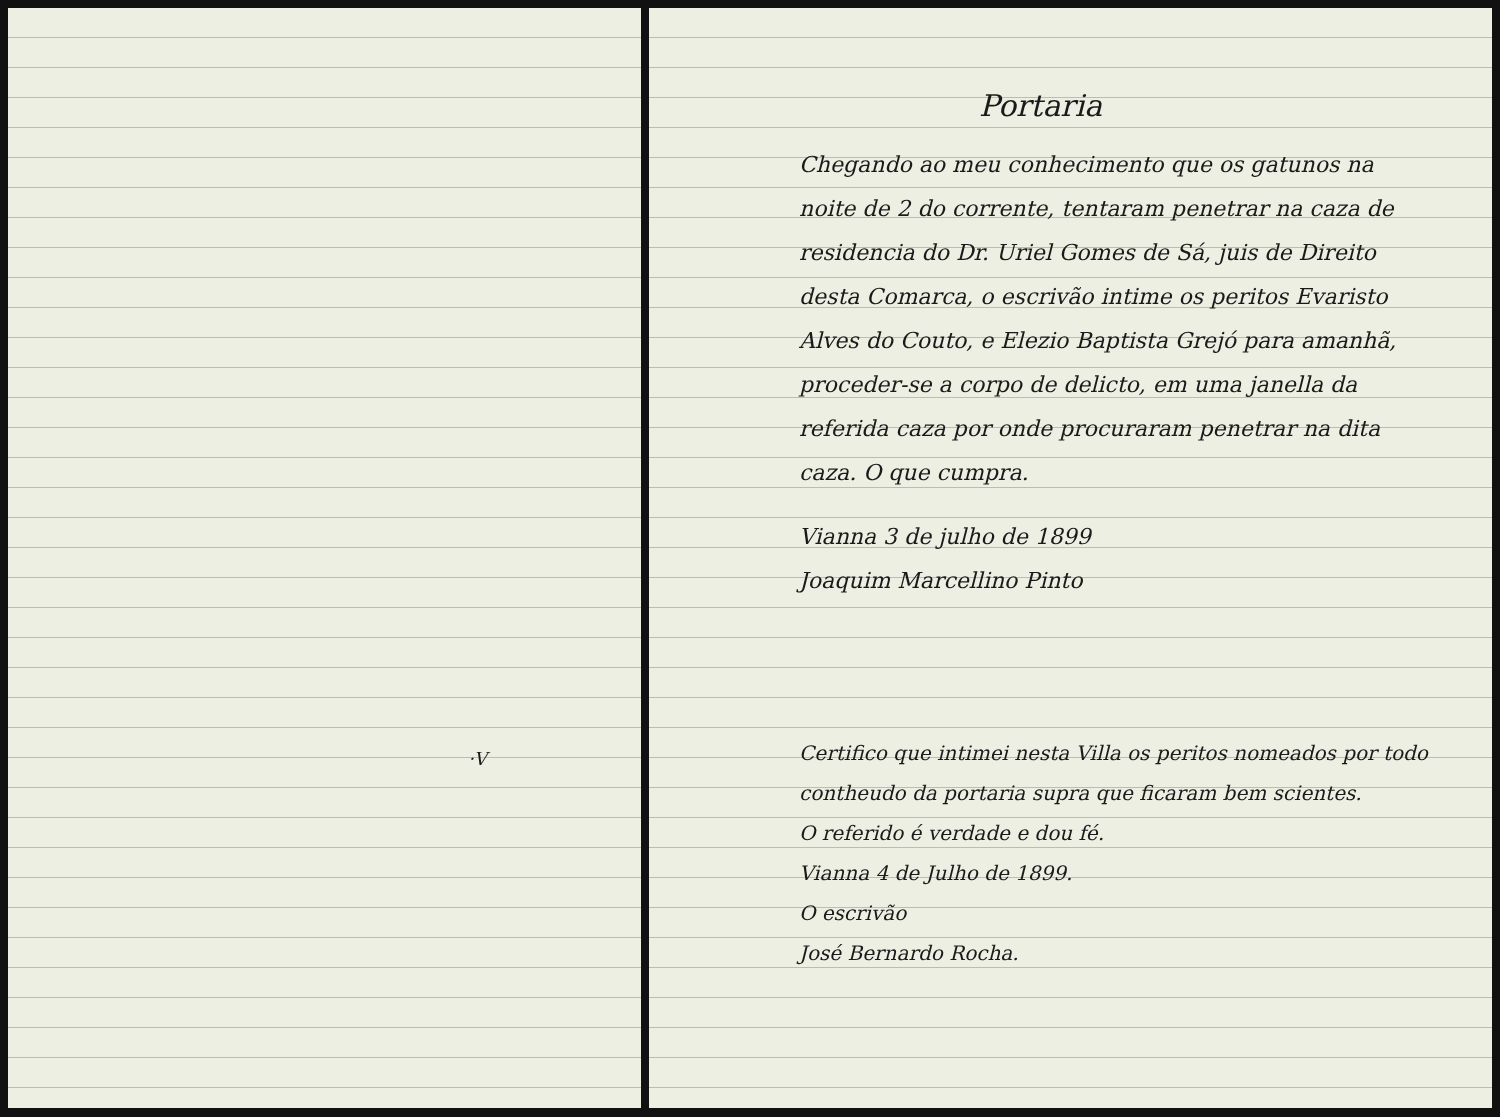·V
Portaria
Chegando ao meu conhecimento que os gatunos na noite de 2 do corrente, tentaram penetrar na caza de residencia do Dr. Uriel Gomes de Sá, juis de Direito desta Comarca, o escrivão intime os peritos Evaristo Alves do Couto, e Elezio Baptista Grejó para amanhã, proceder-se a corpo de delicto, em uma janella da referida caza por onde procuraram penetrar na dita caza. O que cumpra.
Vianna 3 de julho de 1899
Joaquim Marcellino Pinto
Certifico que intimei nesta Villa os peritos nomeados por todo contheudo da portaria supra que ficaram bem scientes.
O referido é verdade e dou fé.
Vianna 4 de Julho de 1899.
O escrivão
José Bernardo Rocha.